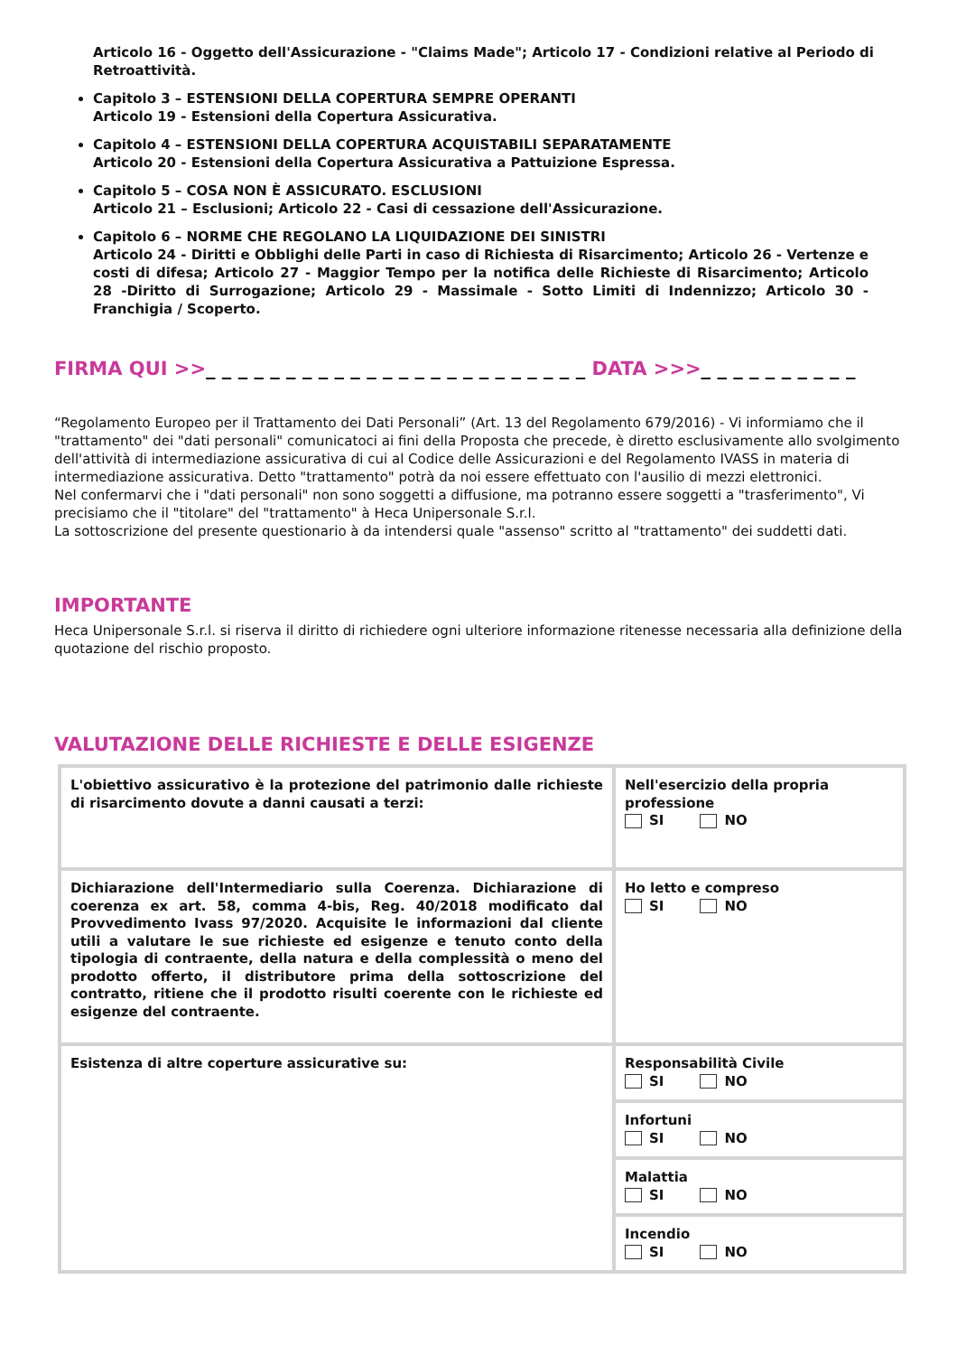Articolo 16 - Oggetto dell'Assicurazione - "Claims Made"; Articolo 17 - Condizioni relative al Periodo di Retroattività.
Capitolo 3 – ESTENSIONI DELLA COPERTURA SEMPRE OPERANTI
Articolo 19 - Estensioni della Copertura Assicurativa.
Capitolo 4 – ESTENSIONI DELLA COPERTURA ACQUISTABILI SEPARATAMENTE
Articolo 20 - Estensioni della Copertura Assicurativa a Pattuizione Espressa.
Capitolo 5 – COSA NON È ASSICURATO. ESCLUSIONI
Articolo 21 – Esclusioni; Articolo 22 - Casi di cessazione dell'Assicurazione.
Capitolo 6 – NORME CHE REGOLANO LA LIQUIDAZIONE DEI SINISTRI
Articolo 24 - Diritti e Obblighi delle Parti in caso di Richiesta di Risarcimento; Articolo 26 - Vertenze e costi di difesa; Articolo 27 - Maggior Tempo per la notifica delle Richieste di Risarcimento; Articolo 28 -Diritto di Surrogazione; Articolo 29 - Massimale - Sotto Limiti di Indennizzo; Articolo 30 - Franchigia / Scoperto.
FIRMA QUI >>_ _ _ _ _ _ _ _ _ _ _ _ _ _ _ _ _ _ _ _ _ _ _ _ DATA >>>_ _ _ _ _ _ _ _ _ _
“Regolamento Europeo per il Trattamento dei Dati Personali” (Art. 13 del Regolamento 679/2016) - Vi informiamo che il "trattamento" dei "dati personali" comunicatoci ai fini della Proposta che precede, è diretto esclusivamente allo svolgimento dell'attività di intermediazione assicurativa di cui al Codice delle Assicurazioni e del Regolamento IVASS in materia di intermediazione assicurativa. Detto "trattamento" potrà da noi essere effettuato con l'ausilio di mezzi elettronici.
Nel confermarvi che i "dati personali" non sono soggetti a diffusione, ma potranno essere soggetti a "trasferimento", Vi precisiamo che il "titolare" del "trattamento" à Heca Unipersonale S.r.l.
La sottoscrizione del presente questionario à da intendersi quale "assenso" scritto al "trattamento" dei suddetti dati.
IMPORTANTE
Heca Unipersonale S.r.l. si riserva il diritto di richiedere ogni ulteriore informazione ritenesse necessaria alla definizione della quotazione del rischio proposto.
VALUTAZIONE DELLE RICHIESTE E DELLE ESIGENZE
| L'obiettivo assicurativo è la protezione del patrimonio dalle richieste di risarcimento dovute a danni causati a terzi: | Nell'esercizio della propria professione SI NO |
| Dichiarazione dell'Intermediario sulla Coerenza. Dichiarazione di coerenza ex art. 58, comma 4-bis, Reg. 40/2018 modificato dal Provvedimento Ivass 97/2020. Acquisite le informazioni dal cliente utili a valutare le sue richieste ed esigenze e tenuto conto della tipologia di contraente, della natura e della complessità o meno del prodotto offerto, il distributore prima della sottoscrizione del contratto, ritiene che il prodotto risulti coerente con le richieste ed esigenze del contraente. | Ho letto e compreso SI NO |
| Esistenza di altre coperture assicurative su: | Responsabilità Civile SI NO |
| | Infortuni SI NO |
| | Malattia SI NO |
| | Incendio SI NO |